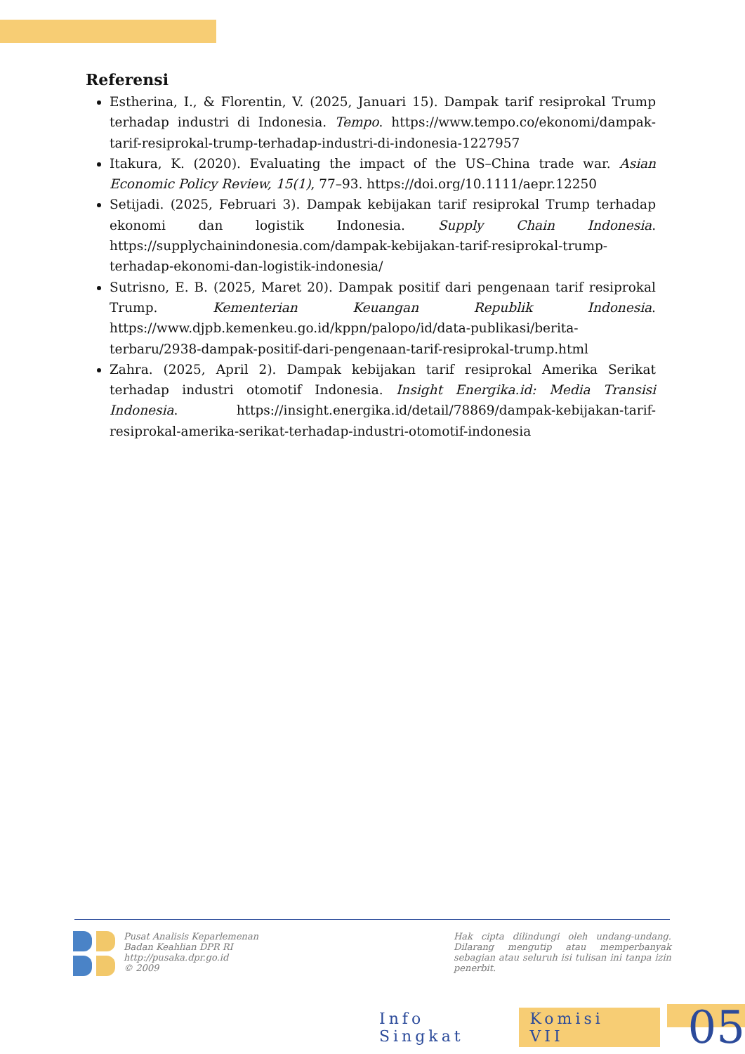Referensi
Estherina, I., & Florentin, V. (2025, Januari 15). Dampak tarif resiprokal Trump terhadap industri di Indonesia. Tempo. https://www.tempo.co/ekonomi/dampak-tarif-resiprokal-trump-terhadap-industri-di-indonesia-1227957
Itakura, K. (2020). Evaluating the impact of the US–China trade war. Asian Economic Policy Review, 15(1), 77–93. https://doi.org/10.1111/aepr.12250
Setijadi. (2025, Februari 3). Dampak kebijakan tarif resiprokal Trump terhadap ekonomi dan logistik Indonesia. Supply Chain Indonesia. https://supplychainindonesia.com/dampak-kebijakan-tarif-resiprokal-trump-terhadap-ekonomi-dan-logistik-indonesia/
Sutrisno, E. B. (2025, Maret 20). Dampak positif dari pengenaan tarif resiprokal Trump. Kementerian Keuangan Republik Indonesia. https://www.djpb.kemenkeu.go.id/kppn/palopo/id/data-publikasi/berita-terbaru/2938-dampak-positif-dari-pengenaan-tarif-resiprokal-trump.html
Zahra. (2025, April 2). Dampak kebijakan tarif resiprokal Amerika Serikat terhadap industri otomotif Indonesia. Insight Energika.id: Media Transisi Indonesia. https://insight.energika.id/detail/78869/dampak-kebijakan-tarif-resiprokal-amerika-serikat-terhadap-industri-otomotif-indonesia
Pusat Analisis Keparlemenan
Badan Keahlian DPR RI
http://pusaka.dpr.go.id
© 2009
Hak cipta dilindungi oleh undang-undang. Dilarang mengutip atau memperbanyak sebagian atau seluruh isi tulisan ini tanpa izin penerbit.
Info Singkat Komisi VII 05